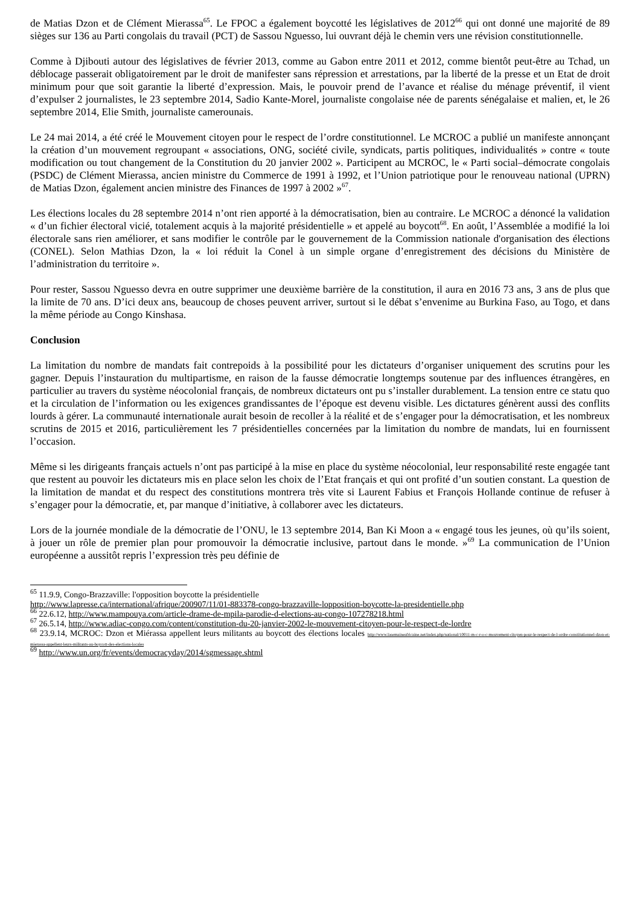de Matias Dzon et de Clément Mierassa<sup>65</sup>. Le FPOC a également boycotté les législatives de 2012<sup>66</sup> qui ont donné une majorité de 89 sièges sur 136 au Parti congolais du travail (PCT) de Sassou Nguesso, lui ouvrant déjà le chemin vers une révision constitutionnelle.
Comme à Djibouti autour des législatives de février 2013, comme au Gabon entre 2011 et 2012, comme bientôt peut-être au Tchad, un déblocage passerait obligatoirement par le droit de manifester sans répression et arrestations, par la liberté de la presse et un Etat de droit minimum pour que soit garantie la liberté d’expression. Mais, le pouvoir prend de l’avance et réalise du ménage préventif, il vient d’expulser 2 journalistes, le 23 septembre 2014, Sadio Kante-Morel, journaliste congolaise née de parents sénégalaise et malien, et, le 26 septembre 2014, Elie Smith, journaliste camerounais.
Le 24 mai 2014, a été créé le Mouvement citoyen pour le respect de l’ordre constitutionnel. Le MCROC a publié un manifeste annonçant la création d’un mouvement regroupant « associations, ONG, société civile, syndicats, partis politiques, individualités » contre « toute modification ou tout changement de la Constitution du 20 janvier 2002 ». Participent au MCROC, le « Parti social–démocrate congolais (PSDC) de Clément Mierassa, ancien ministre du Commerce de 1991 à 1992, et l’Union patriotique pour le renouveau national (UPRN) de Matias Dzon, également ancien ministre des Finances de 1997 à 2002 »<sup>67</sup>.
Les élections locales du 28 septembre 2014 n’ont rien apporté à la démocratisation, bien au contraire. Le MCROC a dénoncé la validation « d’un fichier électoral vicié, totalement acquis à la majorité présidentielle » et appelé au boycott<sup>68</sup>. En août, l’Assemblée a modifié la loi électorale sans rien améliorer, et sans modifier le contrôle par le gouvernement de la Commission nationale d'organisation des élections (CONEL). Selon Mathias Dzon, la « loi réduit la Conel à un simple organe d’enregistrement des décisions du Ministère de l’administration du territoire ».
Pour rester, Sassou Nguesso devra en outre supprimer une deuxième barrière de la constitution, il aura en 2016 73 ans, 3 ans de plus que la limite de 70 ans. D’ici deux ans, beaucoup de choses peuvent arriver, surtout si le débat s’envenime au Burkina Faso, au Togo, et dans la même période au Congo Kinshasa.
Conclusion
La limitation du nombre de mandats fait contrepoids à la possibilité pour les dictateurs d’organiser uniquement des scrutins pour les gagner. Depuis l’instauration du multipartisme, en raison de la fausse démocratie longtemps soutenue par des influences étrangères, en particulier au travers du système néocolonial français, de nombreux dictateurs ont pu s’installer durablement. La tension entre ce statu quo et la circulation de l’information ou les exigences grandissantes de l’époque est devenu visible. Les dictatures génèrent aussi des conflits lourds à gérer. La communauté internationale aurait besoin de recoller à la réalité et de s’engager pour la démocratisation, et les nombreux scrutins de 2015 et 2016, particulièrement les 7 présidentielles concernées par la limitation du nombre de mandats, lui en fournissent l’occasion.
Même si les dirigeants français actuels n’ont pas participé à la mise en place du système néocolonial, leur responsabilité reste engagée tant que restent au pouvoir les dictateurs mis en place selon les choix de l’Etat français et qui ont profité d’un soutien constant. La question de la limitation de mandat et du respect des constitutions montrera très vite si Laurent Fabius et François Hollande continue de refuser à s’engager pour la démocratie, et, par manque d’initiative, à collaborer avec les dictateurs.
Lors de la journée mondiale de la démocratie de l’ONU, le 13 septembre 2014, Ban Ki Moon a « engagé tous les jeunes, où qu’ils soient, à jouer un rôle de premier plan pour promouvoir la démocratie inclusive, partout dans le monde. »<sup>69</sup> La communication de l’Union européenne a aussitôt repris l’expression très peu définie de
<sup>65</sup> 11.9.9, Congo-Brazzaville: l'opposition boycotte la présidentielle
http://www.lapresse.ca/international/afrique/200907/11/01-883378-congo-brazzaville-lopposition-boycotte-la-presidentielle.php
<sup>66</sup> 22.6.12, http://www.mampouya.com/article-drame-de-mpila-parodie-d-elections-au-congo-107278218.html
<sup>67</sup> 26.5.14, http://www.adiac-congo.com/content/constitution-du-20-janvier-2002-le-mouvement-citoyen-pour-le-respect-de-lordre
<sup>68</sup> 23.9.14, MCROC: Dzon et Miérassa appellent leurs militants au boycott des élections locales http://www.lasemaineafricaine.net/index.php/national/10011-m-c-r-o-c-mouvement-citoyen-pour-le-respect-de-l-ordre-constitutionnel-dzon-et-mierassa-appellent-leurs-militants-au-boycott-des-elections-locales
<sup>69</sup> http://www.un.org/fr/events/democracyday/2014/sgmessage.shtml